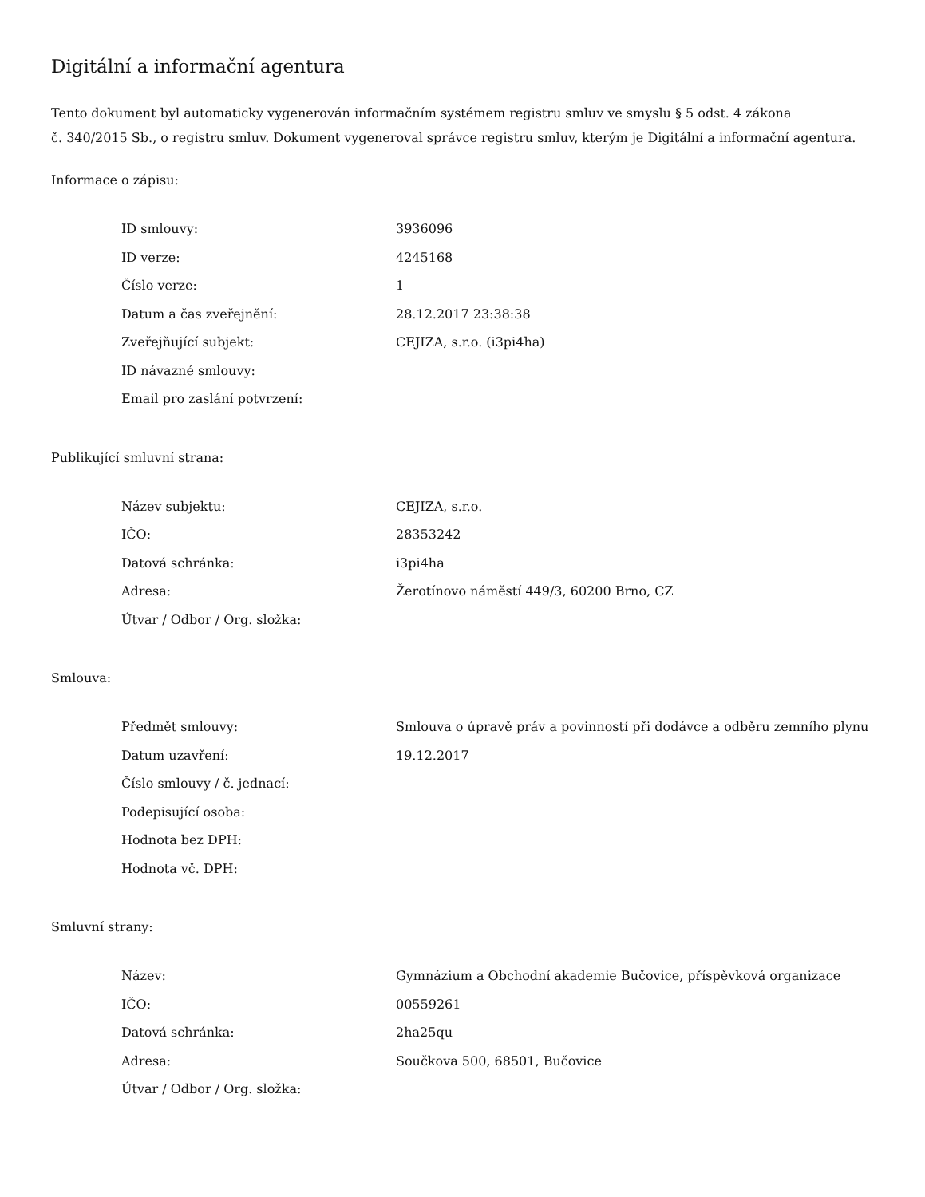Digitální a informační agentura
Tento dokument byl automaticky vygenerován informačním systémem registru smluv ve smyslu § 5 odst. 4 zákona
č. 340/2015 Sb., o registru smluv. Dokument vygeneroval správce registru smluv, kterým je Digitální a informační agentura.
Informace o zápisu:
| ID smlouvy: | 3936096 |
| ID verze: | 4245168 |
| Číslo verze: | 1 |
| Datum a čas zveřejnění: | 28.12.2017 23:38:38 |
| Zveřejňující subjekt: | CEJIZA, s.r.o. (i3pi4ha) |
| ID návazné smlouvy: | |
| Email pro zaslání potvrzení: | |
Publikující smluvní strana:
| Název subjektu: | CEJIZA, s.r.o. |
| IČO: | 28353242 |
| Datová schránka: | i3pi4ha |
| Adresa: | Žerotínovo náměstí 449/3, 60200 Brno, CZ |
| Útvar / Odbor / Org. složka: | |
Smlouva:
| Předmět smlouvy: | Smlouva o úpravě práv a povinností při dodávce a odběru zemního plynu |
| Datum uzavření: | 19.12.2017 |
| Číslo smlouvy / č. jednací: | |
| Podepisující osoba: | |
| Hodnota bez DPH: | |
| Hodnota vč. DPH: | |
Smluvní strany:
| Název: | Gymnázium a Obchodní akademie Bučovice, příspěvková organizace |
| IČO: | 00559261 |
| Datová schránka: | 2ha25qu |
| Adresa: | Součkova 500, 68501, Bučovice |
| Útvar / Odbor / Org. složka: | |